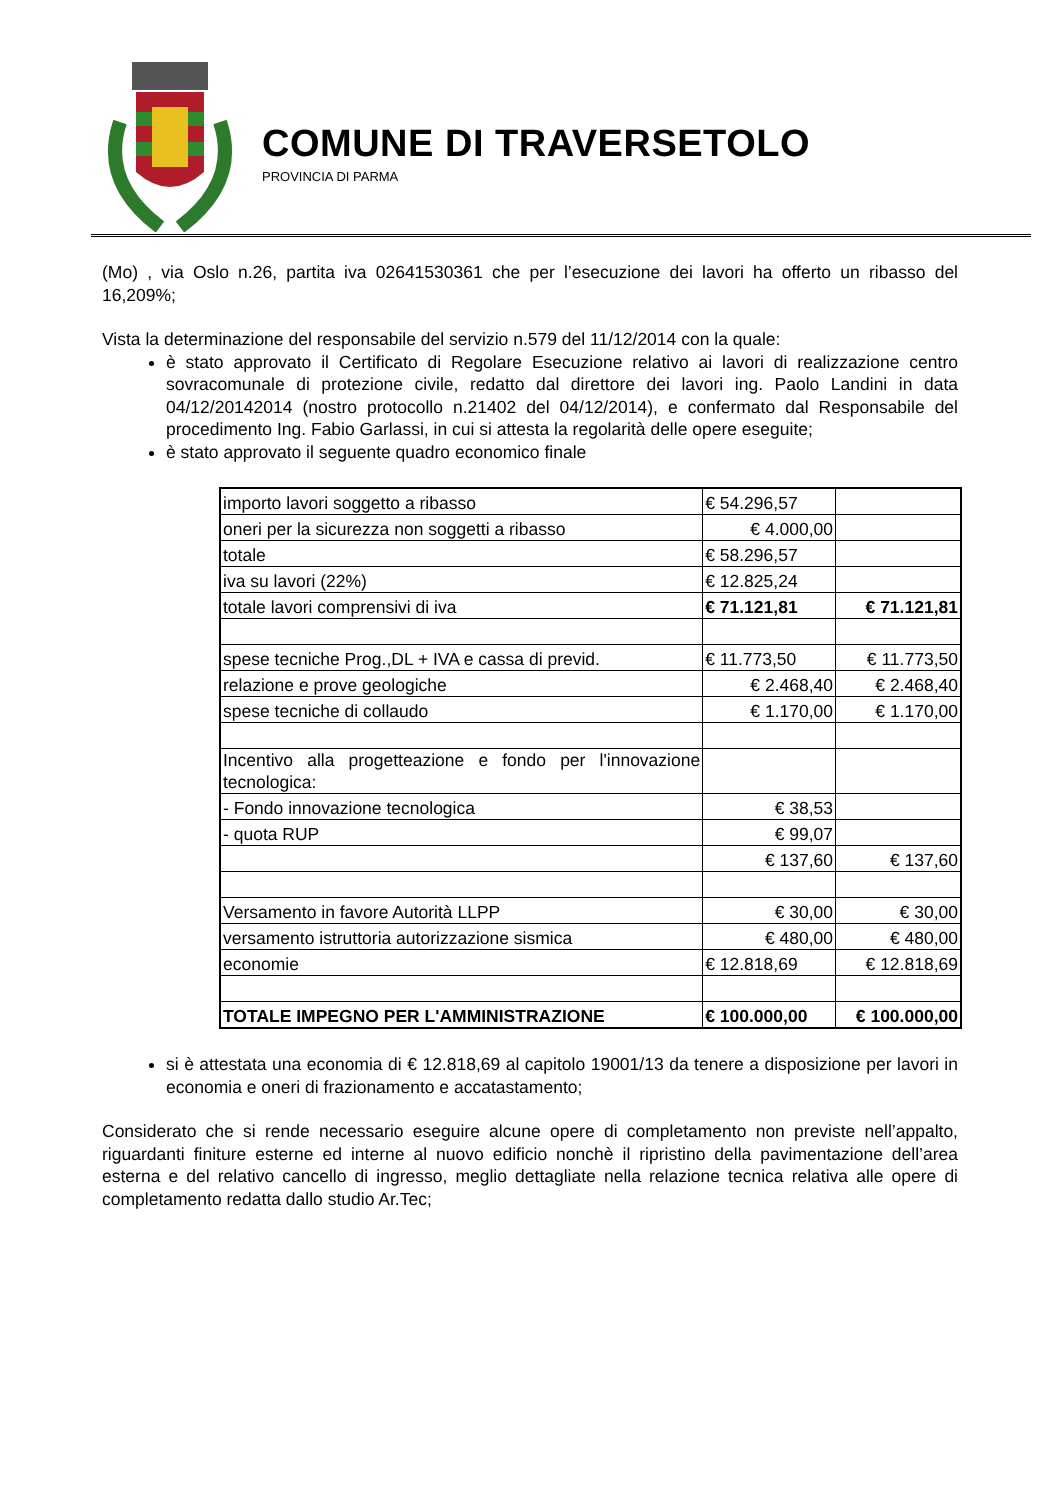COMUNE DI TRAVERSETOLO
PROVINCIA DI PARMA
(Mo) , via Oslo n.26, partita iva 02641530361 che per l’esecuzione dei lavori ha offerto un ribasso del 16,209%;
Vista la determinazione del responsabile del servizio n.579 del 11/12/2014 con la quale:
è stato approvato il Certificato di Regolare Esecuzione relativo ai lavori di realizzazione centro sovracomunale di protezione civile, redatto dal direttore dei lavori ing. Paolo Landini in data 04/12/20142014 (nostro protocollo n.21402 del 04/12/2014), e confermato dal Responsabile del procedimento Ing. Fabio Garlassi, in cui si attesta la regolarità delle opere eseguite;
è stato approvato il seguente quadro economico finale
| importo lavori soggetto a ribasso | € 54.296,57 | |
| oneri per la sicurezza non soggetti a ribasso | € 4.000,00 | |
| totale | € 58.296,57 | |
| iva su lavori (22%) | € 12.825,24 | |
| totale lavori comprensivi di iva | € 71.121,81 | € 71.121,81 |
| spese tecniche Prog.,DL + IVA e cassa di previd. | € 11.773,50 | € 11.773,50 |
| relazione e prove geologiche | € 2.468,40 | € 2.468,40 |
| spese tecniche di collaudo | € 1.170,00 | € 1.170,00 |
| Incentivo alla progetteazione e fondo per l'innovazione tecnologica: | | |
| - Fondo innovazione tecnologica | € 38,53 | |
| - quota RUP | € 99,07 | |
| | € 137,60 | € 137,60 |
| Versamento in favore Autorità LLPP | € 30,00 | € 30,00 |
| versamento istruttoria autorizzazione sismica | € 480,00 | € 480,00 |
| economie | € 12.818,69 | € 12.818,69 |
| TOTALE IMPEGNO PER L'AMMINISTRAZIONE | € 100.000,00 | € 100.000,00 |
si è attestata una economia di € 12.818,69 al capitolo 19001/13 da tenere a disposizione per lavori in economia e oneri di frazionamento e accatastamento;
Considerato che si rende necessario eseguire alcune opere di completamento non previste nell’appalto, riguardanti finiture esterne ed interne al nuovo edificio nonchè il ripristino della pavimentazione dell’area esterna e del relativo cancello di ingresso, meglio dettagliate nella relazione tecnica relativa alle opere di completamento redatta dallo studio Ar.Tec;